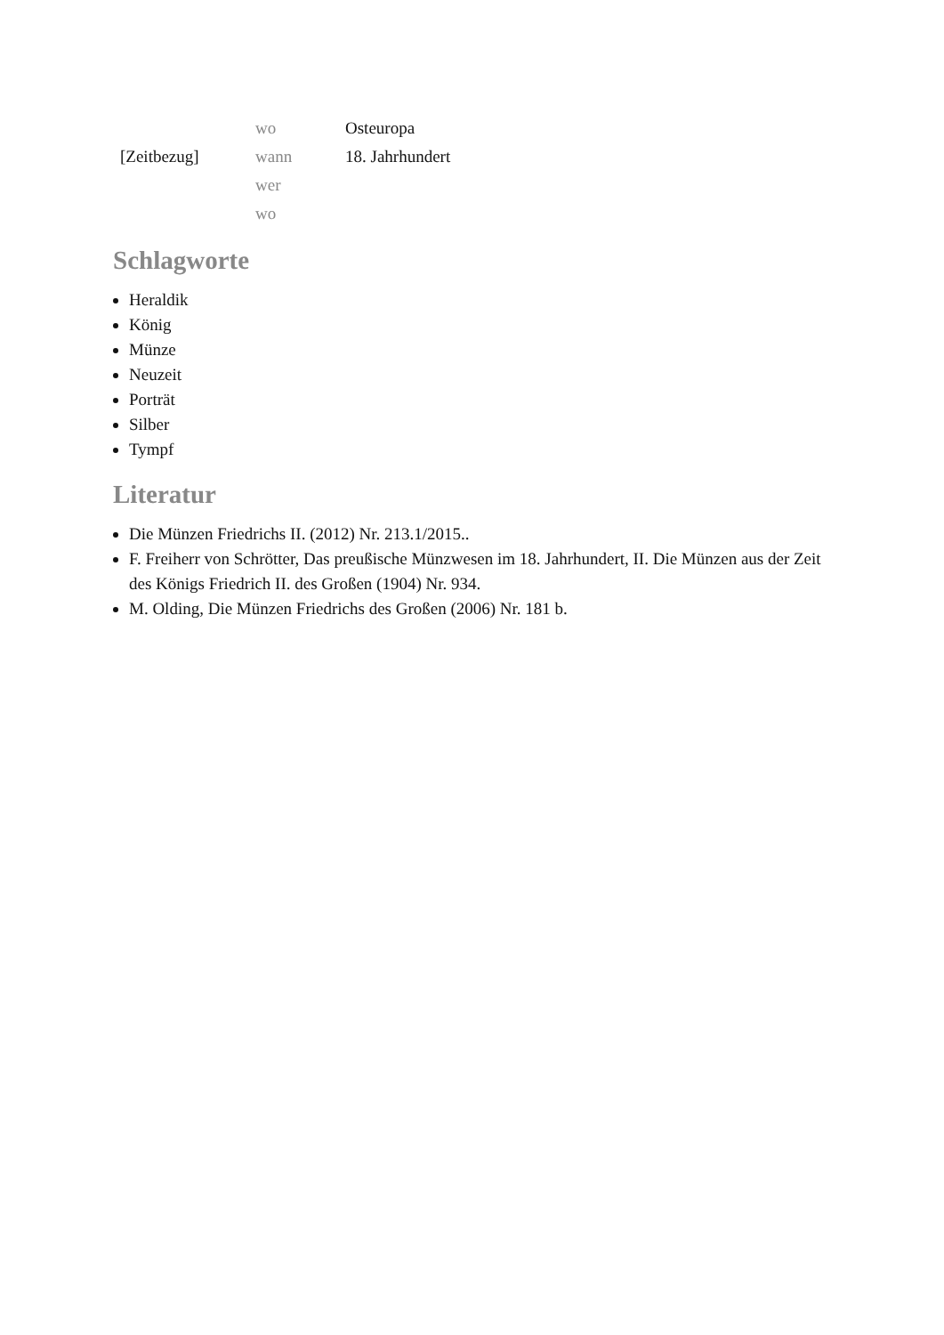| | wo | Osteuropa |
| [Zeitbezug] | wann | 18. Jahrhundert |
| | wer | |
| | wo | |
Schlagworte
Heraldik
König
Münze
Neuzeit
Porträt
Silber
Tympf
Literatur
Die Münzen Friedrichs II. (2012) Nr. 213.1/2015..
F. Freiherr von Schrötter, Das preußische Münzwesen im 18. Jahrhundert, II. Die Münzen aus der Zeit des Königs Friedrich II. des Großen (1904) Nr. 934.
M. Olding, Die Münzen Friedrichs des Großen (2006) Nr. 181 b.